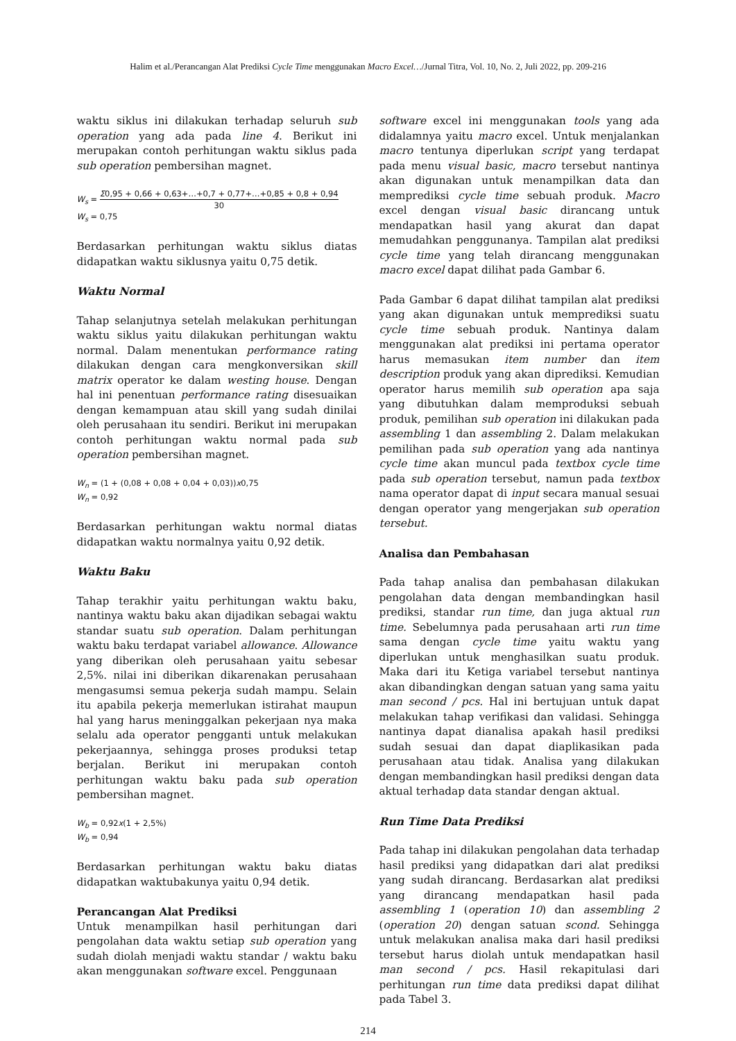Halim et al./Perancangan Alat Prediksi Cycle Time menggunakan Macro Excel…/Jurnal Titra, Vol. 10, No. 2, Juli 2022, pp. 209-216
waktu siklus ini dilakukan terhadap seluruh sub operation yang ada pada line 4. Berikut ini merupakan contoh perhitungan waktu siklus pada sub operation pembersihan magnet.
W<sub>s</sub> = Σ0,95 + 0,66 + 0,63+…+0,7 + 0,77+…+0,85 + 0,8 + 0,94 30
W<sub>s</sub> = 0,75
Berdasarkan perhitungan waktu siklus diatas didapatkan waktu siklusnya yaitu 0,75 detik.
Waktu Normal
Tahap selanjutnya setelah melakukan perhitungan waktu siklus yaitu dilakukan perhitungan waktu normal. Dalam menentukan performance rating dilakukan dengan cara mengkonversikan skill matrix operator ke dalam westing house. Dengan hal ini penentuan performance rating disesuaikan dengan kemampuan atau skill yang sudah dinilai oleh perusahaan itu sendiri. Berikut ini merupakan contoh perhitungan waktu normal pada sub operation pembersihan magnet.
W<sub>n</sub> = (1 + (0,08 + 0,08 + 0,04 + 0,03))x0,75
W<sub>n</sub> = 0,92
Berdasarkan perhitungan waktu normal diatas didapatkan waktu normalnya yaitu 0,92 detik.
Waktu Baku
Tahap terakhir yaitu perhitungan waktu baku, nantinya waktu baku akan dijadikan sebagai waktu standar suatu sub operation. Dalam perhitungan waktu baku terdapat variabel allowance. Allowance yang diberikan oleh perusahaan yaitu sebesar 2,5%. nilai ini diberikan dikarenakan perusahaan mengasumsi semua pekerja sudah mampu. Selain itu apabila pekerja memerlukan istirahat maupun hal yang harus meninggalkan pekerjaan nya maka selalu ada operator pengganti untuk melakukan pekerjaannya, sehingga proses produksi tetap berjalan. Berikut ini merupakan contoh perhitungan waktu baku pada sub operation pembersihan magnet.
W<sub>b</sub> = 0,92x(1 + 2,5%)
W<sub>b</sub> = 0,94
Berdasarkan perhitungan waktu baku diatas didapatkan waktubakunya yaitu 0,94 detik.
Perancangan Alat Prediksi
Untuk menampilkan hasil perhitungan dari pengolahan data waktu setiap sub operation yang sudah diolah menjadi waktu standar / waktu baku akan menggunakan software excel. Penggunaan
software excel ini menggunakan tools yang ada didalamnya yaitu macro excel. Untuk menjalankan macro tentunya diperlukan script yang terdapat pada menu visual basic, macro tersebut nantinya akan digunakan untuk menampilkan data dan memprediksi cycle time sebuah produk. Macro excel dengan visual basic dirancang untuk mendapatkan hasil yang akurat dan dapat memudahkan penggunanya. Tampilan alat prediksi cycle time yang telah dirancang menggunakan macro excel dapat dilihat pada Gambar 6.
Pada Gambar 6 dapat dilihat tampilan alat prediksi yang akan digunakan untuk memprediksi suatu cycle time sebuah produk. Nantinya dalam menggunakan alat prediksi ini pertama operator harus memasukan item number dan item description produk yang akan diprediksi. Kemudian operator harus memilih sub operation apa saja yang dibutuhkan dalam memproduksi sebuah produk, pemilihan sub operation ini dilakukan pada assembling 1 dan assembling 2. Dalam melakukan pemilihan pada sub operation yang ada nantinya cycle time akan muncul pada textbox cycle time pada sub operation tersebut, namun pada textbox nama operator dapat di input secara manual sesuai dengan operator yang mengerjakan sub operation tersebut.
Analisa dan Pembahasan
Pada tahap analisa dan pembahasan dilakukan pengolahan data dengan membandingkan hasil prediksi, standar run time, dan juga aktual run time. Sebelumnya pada perusahaan arti run time sama dengan cycle time yaitu waktu yang diperlukan untuk menghasilkan suatu produk. Maka dari itu Ketiga variabel tersebut nantinya akan dibandingkan dengan satuan yang sama yaitu man second / pcs. Hal ini bertujuan untuk dapat melakukan tahap verifikasi dan validasi. Sehingga nantinya dapat dianalisa apakah hasil prediksi sudah sesuai dan dapat diaplikasikan pada perusahaan atau tidak. Analisa yang dilakukan dengan membandingkan hasil prediksi dengan data aktual terhadap data standar dengan aktual.
Run Time Data Prediksi
Pada tahap ini dilakukan pengolahan data terhadap hasil prediksi yang didapatkan dari alat prediksi yang sudah dirancang. Berdasarkan alat prediksi yang dirancang mendapatkan hasil pada assembling 1 (operation 10) dan assembling 2 (operation 20) dengan satuan scond. Sehingga untuk melakukan analisa maka dari hasil prediksi tersebut harus diolah untuk mendapatkan hasil man second / pcs. Hasil rekapitulasi dari perhitungan run time data prediksi dapat dilihat pada Tabel 3.
214